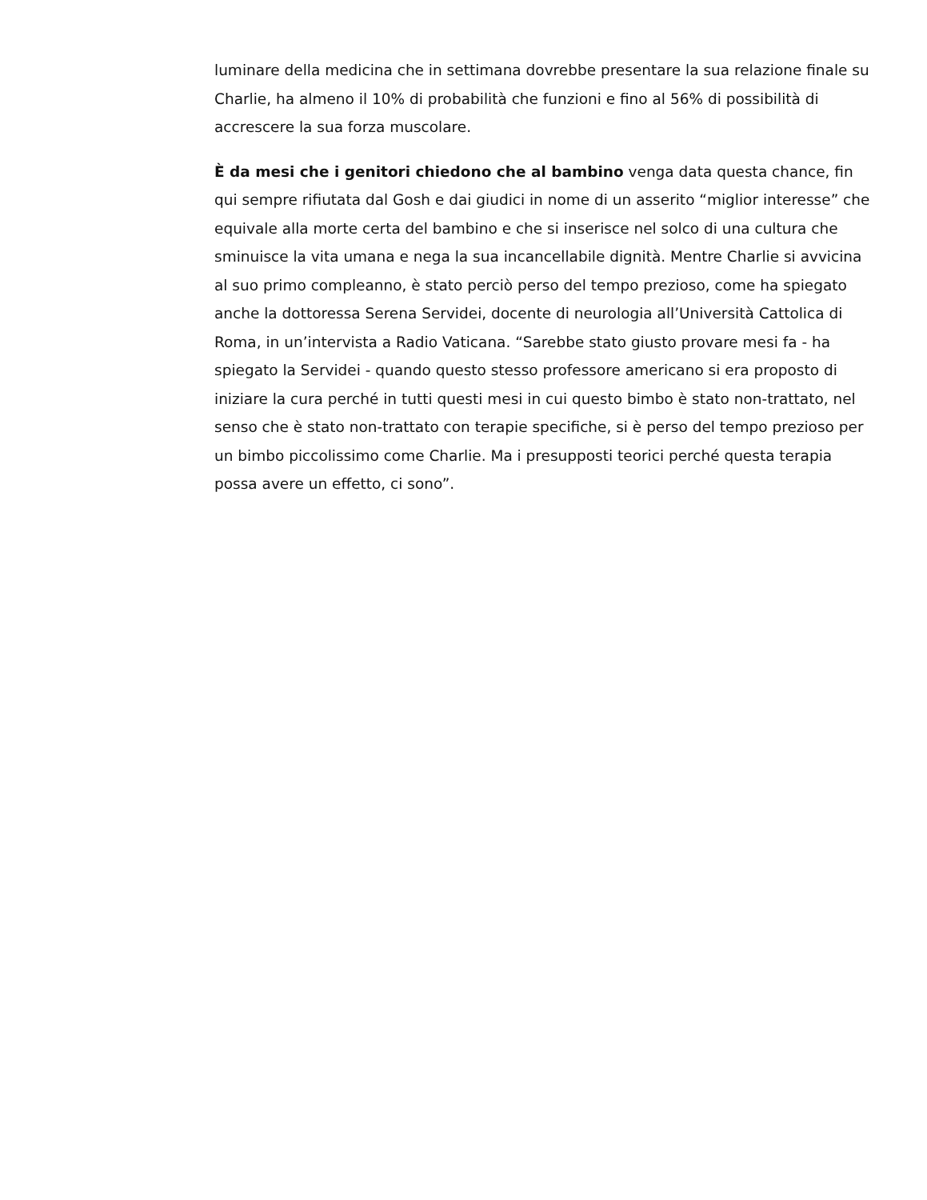luminare della medicina che in settimana dovrebbe presentare la sua relazione finale su Charlie, ha almeno il 10% di probabilità che funzioni e fino al 56% di possibilità di accrescere la sua forza muscolare.
È da mesi che i genitori chiedono che al bambino venga data questa chance, fin qui sempre rifiutata dal Gosh e dai giudici in nome di un asserito “miglior interesse” che equivale alla morte certa del bambino e che si inserisce nel solco di una cultura che sminuisce la vita umana e nega la sua incancellabile dignità. Mentre Charlie si avvicina al suo primo compleanno, è stato perciò perso del tempo prezioso, come ha spiegato anche la dottoressa Serena Servidei, docente di neurologia all’Università Cattolica di Roma, in un’intervista a Radio Vaticana. “Sarebbe stato giusto provare mesi fa - ha spiegato la Servidei - quando questo stesso professore americano si era proposto di iniziare la cura perché in tutti questi mesi in cui questo bimbo è stato non-trattato, nel senso che è stato non-trattato con terapie specifiche, si è perso del tempo prezioso per un bimbo piccolissimo come Charlie. Ma i presupposti teorici perché questa terapia possa avere un effetto, ci sono”.